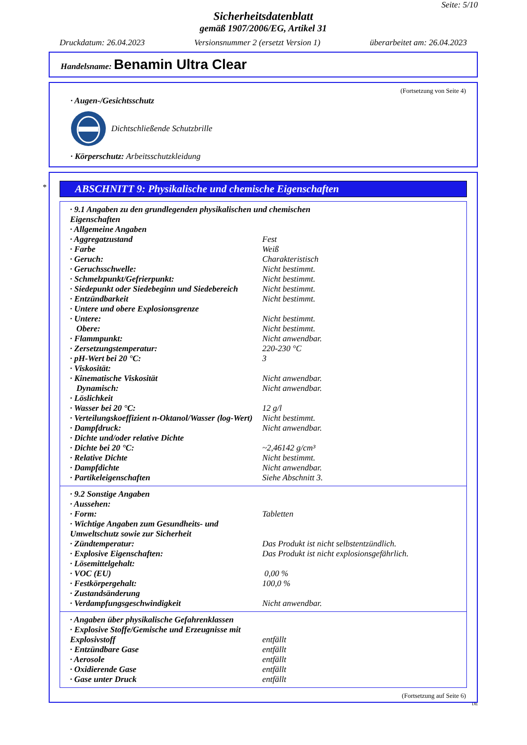Seite: 5/10
Sicherheitsdatenblatt
gemäß 1907/2006/EG, Artikel 31
Druckdatum: 26.04.2023 Versionsnummer 2 (ersetzt Version 1) überarbeitet am: 26.04.2023
Handelsname: Benamin Ultra Clear
(Fortsetzung von Seite 4)
· Augen-/Gesichtsschutz
Dichtschließende Schutzbrille
· Körperschutz: Arbeitsschutzkleidung
*
ABSCHNITT 9: Physikalische und chemische Eigenschaften
| · 9.1 Angaben zu den grundlegenden physikalischen und chemischen Eigenschaften | |
| · Allgemeine Angaben | |
| · Aggregatzustand | Fest |
| · Farbe | Weiß |
| · Geruch: | Charakteristisch |
| · Geruchsschwelle: | Nicht bestimmt. |
| · Schmelzpunkt/Gefrierpunkt: | Nicht bestimmt. |
| · Siedepunkt oder Siedebeginn und Siedebereich | Nicht bestimmt. |
| · Entzündbarkeit | Nicht bestimmt. |
| · Untere und obere Explosionsgrenze | |
| · Untere: | Nicht bestimmt. |
| Obere: | Nicht bestimmt. |
| · Flammpunkt: | Nicht anwendbar. |
| · Zersetzungstemperatur: | 220-230 °C |
| · pH-Wert bei 20 °C: | 3 |
| · Viskosität: | |
| · Kinematische Viskosität | Nicht anwendbar. |
| Dynamisch: | Nicht anwendbar. |
| · Löslichkeit | |
| · Wasser bei 20 °C: | 12 g/l |
| · Verteilungskoeffizient n-Oktanol/Wasser (log-Wert) | Nicht bestimmt. |
| · Dampfdruck: | Nicht anwendbar. |
| · Dichte und/oder relative Dichte | |
| · Dichte bei 20 °C: | ~2,46142 g/cm³ |
| · Relative Dichte | Nicht bestimmt. |
| · Dampfdichte | Nicht anwendbar. |
| · Partikeleigenschaften | Siehe Abschnitt 3. |
| · 9.2 Sonstige Angaben | |
| · Aussehen: | |
| · Form: | Tabletten |
| · Wichtige Angaben zum Gesundheits- und Umweltschutz sowie zur Sicherheit | |
| · Zündtemperatur: | Das Produkt ist nicht selbstentzündlich. |
| · Explosive Eigenschaften: | Das Produkt ist nicht explosionsgefährlich. |
| · Lösemittelgehalt: | |
| · VOC (EU) | 0,00 % |
| · Festkörpergehalt: | 100,0 % |
| · Zustandsänderung | |
| · Verdampfungsgeschwindigkeit | Nicht anwendbar. |
| · Angaben über physikalische Gefahrenklassen | |
| · Explosive Stoffe/Gemische und Erzeugnisse mit Explosivstoff | entfällt |
| · Entzündbare Gase | entfällt |
| · Aerosole | entfällt |
| · Oxidierende Gase | entfällt |
| · Gase unter Druck | entfällt |
(Fortsetzung auf Seite 6)
DE